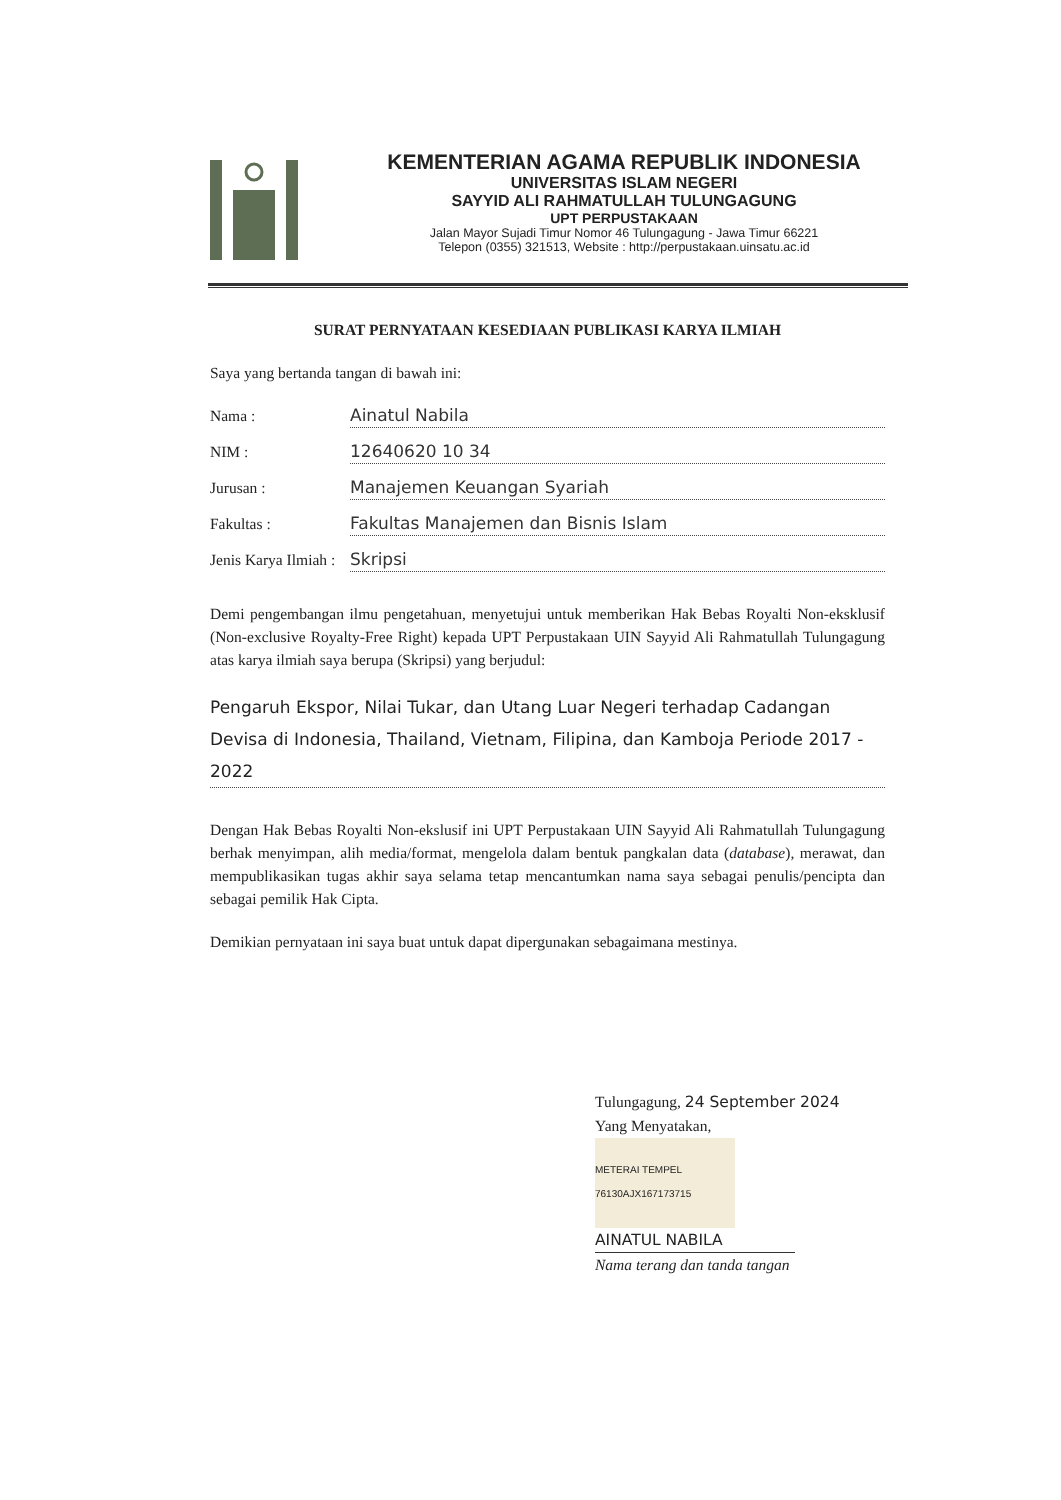KEMENTERIAN AGAMA REPUBLIK INDONESIA
UNIVERSITAS ISLAM NEGERI
SAYYID ALI RAHMATULLAH TULUNGAGUNG
UPT PERPUSTAKAAN
Jalan Mayor Sujadi Timur Nomor 46 Tulungagung - Jawa Timur 66221
Telepon (0355) 321513, Website : http://perpustakaan.uinsatu.ac.id
SURAT PERNYATAAN KESEDIAAN PUBLIKASI KARYA ILMIAH
Saya yang bertanda tangan di bawah ini:
Nama : Ainatul Nabila
NIM : 12640620 10 34
Jurusan : Manajemen Keuangan Syariah
Fakultas : Fakultas Manajemen dan Bisnis Islam
Jenis Karya Ilmiah : Skripsi
Demi pengembangan ilmu pengetahuan, menyetujui untuk memberikan Hak Bebas Royalti Non-eksklusif (Non-exclusive Royalty-Free Right) kepada UPT Perpustakaan UIN Sayyid Ali Rahmatullah Tulungagung atas karya ilmiah saya berupa (Skripsi) yang berjudul:
Pengaruh Ekspor, Nilai Tukar, dan Utang Luar Negeri terhadap Cadangan Devisa di Indonesia, Thailand, Vietnam, Filipina, dan Kamboja Periode 2017 - 2022
Dengan Hak Bebas Royalti Non-ekslusif ini UPT Perpustakaan UIN Sayyid Ali Rahmatullah Tulungagung berhak menyimpan, alih media/format, mengelola dalam bentuk pangkalan data (database), merawat, dan mempublikasikan tugas akhir saya selama tetap mencantumkan nama saya sebagai penulis/pencipta dan sebagai pemilik Hak Cipta.
Demikian pernyataan ini saya buat untuk dapat dipergunakan sebagaimana mestinya.
Tulungagung, 24 September 2024
Yang Menyatakan,
METERAI TEMPEL
76130AJX167173715
AINATUL NABILA
Nama terang dan tanda tangan